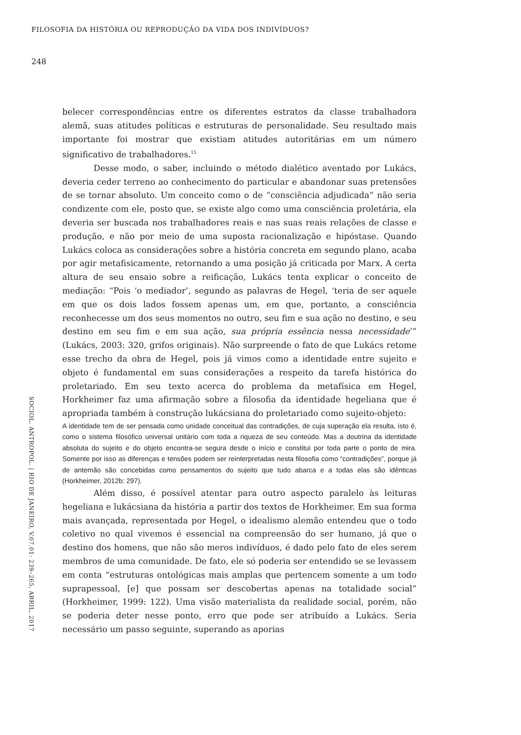FILOSOFIA DA HISTÓRIA OU REPRODUÇÃO DA VIDA DOS INDIVÍDUOS?
248
belecer correspondências entre os diferentes estratos da classe trabalhadora alemã, suas atitudes políticas e estruturas de personalidade. Seu resultado mais importante foi mostrar que existiam atitudes autoritárias em um número significativo de trabalhadores.<sup>15</sup>
Desse modo, o saber, incluindo o método dialético aventado por Lukács, deveria ceder terreno ao conhecimento do particular e abandonar suas pretensões de se tornar absoluto. Um conceito como o de “consciência adjudicada” não seria condizente com ele, posto que, se existe algo como uma consciência proletária, ela deveria ser buscada nos trabalhadores reais e nas suas reais relações de classe e produção, e não por meio de uma suposta racionalização e hipóstase. Quando Lukács coloca as considerações sobre a história concreta em segundo plano, acaba por agir metafisicamente, retornando a uma posição já criticada por Marx. A certa altura de seu ensaio sobre a reificação, Lukács tenta explicar o conceito de mediação: “Pois ‘o mediador’, segundo as palavras de Hegel, ‘teria de ser aquele em que os dois lados fossem apenas um, em que, portanto, a consciência reconhecesse um dos seus momentos no outro, seu fim e sua ação no destino, e seu destino em seu fim e em sua ação, sua própria essência nessa necessidade’” (Lukács, 2003: 320, grifos originais). Não surpreende o fato de que Lukács retome esse trecho da obra de Hegel, pois já vimos como a identidade entre sujeito e objeto é fundamental em suas considerações a respeito da tarefa histórica do proletariado. Em seu texto acerca do problema da metafísica em Hegel, Horkheimer faz uma afirmação sobre a filosofia da identidade hegeliana que é apropriada também à construção lukácsiana do proletariado como sujeito-objeto:
A identidade tem de ser pensada como unidade conceitual das contradições, de cuja superação ela resulta, isto é, como o sistema filosófico universal unitário com toda a riqueza de seu conteúdo. Mas a doutrina da identidade absoluta do sujeito e do objeto encontra-se segura desde o início e constitui por toda parte o ponto de mira. Somente por isso as diferenças e tensões podem ser reinterpretadas nesta filosofia como “contradições”, porque já de antemão são concebidas como pensamentos do sujeito que tudo abarca e a todas elas são idênticas (Horkheimer, 2012b: 297).
Além disso, é possível atentar para outro aspecto paralelo às leituras hegeliana e lukácsiana da história a partir dos textos de Horkheimer. Em sua forma mais avançada, representada por Hegel, o idealismo alemão entendeu que o todo coletivo no qual vivemos é essencial na compreensão do ser humano, já que o destino dos homens, que não são meros indivíduos, é dado pelo fato de eles serem membros de uma comunidade. De fato, ele só poderia ser entendido se se levassem em conta “estruturas ontológicas mais amplas que pertencem somente a um todo suprapessoal, [e] que possam ser descobertas apenas na totalidade social” (Horkheimer, 1999: 122). Uma visão materialista da realidade social, porém, não se poderia deter nesse ponto, erro que pode ser atribuído a Lukács. Seria necessário um passo seguinte, superando as aporias
SOCIOL. ANTROPOL. | RIO DE JANEIRO, V.07.01: 239–265, ABRIL, 2017